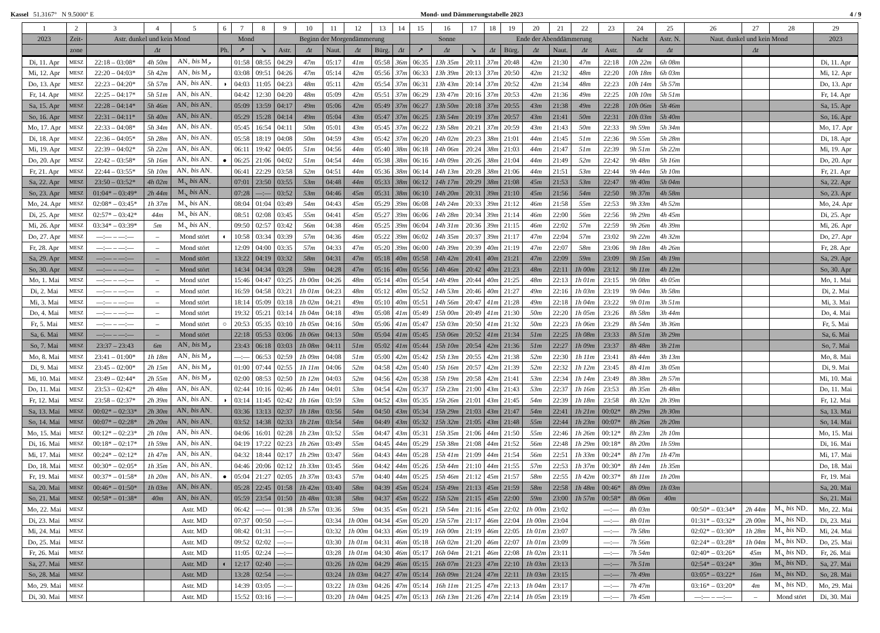Kassel 51.3167° N 9.5000° E Mond- und Dämmerungstabelle 2023 4 / 9
| 1 | 2 | 3 | 4 | 5 | 6 | 7 | 8 | 9 | 10 | 11 | 12 | 13 | 14 | 15 | 16 | 17 | 18 | 19 | 20 | 21 | 22 | 23 | 24 | 25 | 26 | 27 | 28 | 29 |
| --- | --- | --- | --- | --- | --- | --- | --- | --- | --- | --- | --- | --- | --- | --- | --- | --- | --- | --- | --- | --- | --- | --- | --- | --- | --- | --- | --- | --- |
| 2023 | Zeit- | Astr. dunkel und kein Mond | | | Mond | | | Beginn der Morgendämmerung | | | | | | Sonne | | | Ende der Abenddämmerung | | | | | | Nacht | Astr. N. | Naut. dunkel und kein Mond | | | 2023 |
| | zone | | Δt | | Ph. | ↗ | ↘ | Astr. | Δt | Naut. | Δt | Bürg. | Δt | ↗ | Δt | ↘ | Δt | Bürg. | Δt | Naut. | Δt | Astr. | Δt | Δt | | Δt | | |
| Di, 11. Apr | MESZ | 22:18 – 03:08* | 4h 50m | AN<sub>+</sub> bis M<sub>↗</sub> | | 01:58 | 08:55 | 04:29 | 47m | 05:17 | 41m | 05:58 | 36m | 06:35 | 13h 35m | 20:11 | 37m | 20:48 | 42m | 21:30 | 47m | 22:18 | 10h 22m | 6h 08m | | | | Di, 11. Apr |
| Mi, 12. Apr | MESZ | 22:20 – 04:03* | 5h 42m | AN<sub>+</sub> bis M<sub>↗</sub> | | 03:08 | 09:51 | 04:26 | 47m | 05:14 | 42m | 05:56 | 37m | 06:33 | 13h 39m | 20:13 | 37m | 20:50 | 42m | 21:32 | 48m | 22:20 | 10h 18m | 6h 03m | | | | Mi, 12. Apr |
| Do, 13. Apr | MESZ | 22:23 – 04:20* | 5h 57m | AN<sub>+</sub> bis AN<sub>−</sub> | ◑ | 04:03 | 11:05 | 04:23 | 48m | 05:11 | 42m | 05:54 | 37m | 06:31 | 13h 43m | 20:14 | 37m | 20:52 | 42m | 21:34 | 48m | 22:23 | 10h 14m | 5h 57m | | | | Do, 13. Apr |
| Fr, 14. Apr | MESZ | 22:25 – 04:17* | 5h 51m | AN<sub>+</sub> bis AN<sub>−</sub> | | 04:42 | 12:30 | 04:20 | 48m | 05:09 | 42m | 05:51 | 37m | 06:29 | 13h 47m | 20:16 | 37m | 20:53 | 42m | 21:36 | 49m | 22:25 | 10h 10m | 5h 51m | | | | Fr, 14. Apr |
| Sa, 15. Apr | MESZ | 22:28 – 04:14* | 5h 46m | AN<sub>+</sub> bis AN<sub>−</sub> | | 05:09 | 13:59 | 04:17 | 49m | 05:06 | 42m | 05:49 | 37m | 06:27 | 13h 50m | 20:18 | 37m | 20:55 | 43m | 21:38 | 49m | 22:28 | 10h 06m | 5h 46m | | | | Sa, 15. Apr |
| So, 16. Apr | MESZ | 22:31 – 04:11* | 5h 40m | AN<sub>+</sub> bis AN<sub>−</sub> | | 05:29 | 15:28 | 04:14 | 49m | 05:04 | 43m | 05:47 | 37m | 06:25 | 13h 54m | 20:19 | 37m | 20:57 | 43m | 21:41 | 50m | 22:31 | 10h 03m | 5h 40m | | | | So, 16. Apr |
| Mo, 17. Apr | MESZ | 22:33 – 04:08* | 5h 34m | AN<sub>+</sub> bis AN<sub>−</sub> | | 05:45 | 16:54 | 04:11 | 50m | 05:01 | 43m | 05:45 | 37m | 06:22 | 13h 58m | 20:21 | 37m | 20:59 | 43m | 21:43 | 50m | 22:33 | 9h 59m | 5h 34m | | | | Mo, 17. Apr |
| Di, 18. Apr | MESZ | 22:36 – 04:05* | 5h 28m | AN<sub>+</sub> bis AN<sub>−</sub> | | 05:58 | 18:19 | 04:08 | 50m | 04:59 | 43m | 05:42 | 37m | 06:20 | 14h 02m | 20:23 | 38m | 21:01 | 44m | 21:45 | 51m | 22:36 | 9h 55m | 5h 28m | | | | Di, 18. Apr |
| Mi, 19. Apr | MESZ | 22:39 – 04:02* | 5h 22m | AN<sub>+</sub> bis AN<sub>−</sub> | | 06:11 | 19:42 | 04:05 | 51m | 04:56 | 44m | 05:40 | 38m | 06:18 | 14h 06m | 20:24 | 38m | 21:03 | 44m | 21:47 | 51m | 22:39 | 9h 51m | 5h 22m | | | | Mi, 19. Apr |
| Do, 20. Apr | MESZ | 22:42 – 03:58* | 5h 16m | AN<sub>+</sub> bis AN<sub>−</sub> | ● | 06:25 | 21:06 | 04:02 | 51m | 04:54 | 44m | 05:38 | 38m | 06:16 | 14h 09m | 20:26 | 38m | 21:04 | 44m | 21:49 | 52m | 22:42 | 9h 48m | 5h 16m | | | | Do, 20. Apr |
| Fr, 21. Apr | MESZ | 22:44 – 03:55* | 5h 10m | AN<sub>+</sub> bis AN<sub>−</sub> | | 06:41 | 22:29 | 03:58 | 52m | 04:51 | 44m | 05:36 | 38m | 06:14 | 14h 13m | 20:28 | 38m | 21:06 | 44m | 21:51 | 53m | 22:44 | 9h 44m | 5h 10m | | | | Fr, 21. Apr |
| Sa, 22. Apr | MESZ | 23:50 – 03:52* | 4h 02m | M<sub>↘</sub> bis AN<sub>−</sub> | | 07:01 | 23:50 | 03:55 | 53m | 04:48 | 44m | 05:33 | 38m | 06:12 | 14h 17m | 20:29 | 38m | 21:08 | 45m | 21:53 | 53m | 22:47 | 9h 40m | 5h 04m | | | | Sa, 22. Apr |
| So, 23. Apr | MESZ | 01:04* – 03:49* | 2h 44m | M<sub>↘</sub> bis AN<sub>−</sub> | | 07:28 | —:— | 03:52 | 53m | 04:46 | 45m | 05:31 | 38m | 06:10 | 14h 20m | 20:31 | 39m | 21:10 | 45m | 21:56 | 54m | 22:50 | 9h 37m | 4h 58m | | | | So, 23. Apr |
| Mo, 24. Apr | MESZ | 02:08* – 03:45* | 1h 37m | M<sub>↘</sub> bis AN<sub>−</sub> | | 08:04 | 01:04 | 03:49 | 54m | 04:43 | 45m | 05:29 | 39m | 06:08 | 14h 24m | 20:33 | 39m | 21:12 | 46m | 21:58 | 55m | 22:53 | 9h 33m | 4h 52m | | | | Mo, 24. Apr |
| Di, 25. Apr | MESZ | 02:57* – 03:42* | 44m | M<sub>↘</sub> bis AN<sub>−</sub> | | 08:51 | 02:08 | 03:45 | 55m | 04:41 | 45m | 05:27 | 39m | 06:06 | 14h 28m | 20:34 | 39m | 21:14 | 46m | 22:00 | 56m | 22:56 | 9h 29m | 4h 45m | | | | Di, 25. Apr |
| Mi, 26. Apr | MESZ | 03:34* – 03:39* | 5m | M<sub>↘</sub> bis AN<sub>−</sub> | | 09:50 | 02:57 | 03:42 | 56m | 04:38 | 46m | 05:25 | 39m | 06:04 | 14h 31m | 20:36 | 39m | 21:15 | 46m | 22:02 | 57m | 22:59 | 9h 26m | 4h 39m | | | | Mi, 26. Apr |
| Do, 27. Apr | MESZ | —:— – —:— | – | Mond stört | ◐ | 10:58 | 03:34 | 03:39 | 57m | 04:36 | 46m | 05:22 | 39m | 06:02 | 14h 35m | 20:37 | 39m | 21:17 | 47m | 22:04 | 57m | 23:02 | 9h 22m | 4h 32m | | | | Do, 27. Apr |
| Fr, 28. Apr | MESZ | —:— – —:— | – | Mond stört | | 12:09 | 04:00 | 03:35 | 57m | 04:33 | 47m | 05:20 | 39m | 06:00 | 14h 39m | 20:39 | 40m | 21:19 | 47m | 22:07 | 58m | 23:06 | 9h 18m | 4h 26m | | | | Fr, 28. Apr |
| Sa, 29. Apr | MESZ | —:— – —:— | – | Mond stört | | 13:22 | 04:19 | 03:32 | 58m | 04:31 | 47m | 05:18 | 40m | 05:58 | 14h 42m | 20:41 | 40m | 21:21 | 47m | 22:09 | 59m | 23:09 | 9h 15m | 4h 19m | | | | Sa, 29. Apr |
| So, 30. Apr | MESZ | —:— – —:— | – | Mond stört | | 14:34 | 04:34 | 03:28 | 59m | 04:28 | 47m | 05:16 | 40m | 05:56 | 14h 46m | 20:42 | 40m | 21:23 | 48m | 22:11 | 1h 00m | 23:12 | 9h 11m | 4h 12m | | | | So, 30. Apr |
| Mo, 1. Mai | MESZ | —:— – —:— | – | Mond stört | | 15:46 | 04:47 | 03:25 | 1h 00m | 04:26 | 48m | 05:14 | 40m | 05:54 | 14h 49m | 20:44 | 40m | 21:25 | 48m | 22:13 | 1h 01m | 23:15 | 9h 08m | 4h 05m | | | | Mo, 1. Mai |
| Di, 2. Mai | MESZ | —:— – —:— | – | Mond stört | | 16:59 | 04:58 | 03:21 | 1h 01m | 04:23 | 48m | 05:12 | 40m | 05:52 | 14h 53m | 20:46 | 40m | 21:27 | 49m | 22:16 | 1h 03m | 23:19 | 9h 04m | 3h 58m | | | | Di, 2. Mai |
| Mi, 3. Mai | MESZ | —:— – —:— | – | Mond stört | | 18:14 | 05:09 | 03:18 | 1h 02m | 04:21 | 49m | 05:10 | 40m | 05:51 | 14h 56m | 20:47 | 41m | 21:28 | 49m | 22:18 | 1h 04m | 23:22 | 9h 01m | 3h 51m | | | | Mi, 3. Mai |
| Do, 4. Mai | MESZ | —:— – —:— | – | Mond stört | | 19:32 | 05:21 | 03:14 | 1h 04m | 04:18 | 49m | 05:08 | 41m | 05:49 | 15h 00m | 20:49 | 41m | 21:30 | 50m | 22:20 | 1h 05m | 23:26 | 8h 58m | 3h 44m | | | | Do, 4. Mai |
| Fr, 5. Mai | MESZ | —:— – —:— | – | Mond stört | ○ | 20:53 | 05:35 | 03:10 | 1h 05m | 04:16 | 50m | 05:06 | 41m | 05:47 | 15h 03m | 20:50 | 41m | 21:32 | 50m | 22:23 | 1h 06m | 23:29 | 8h 54m | 3h 36m | | | | Fr, 5. Mai |
| Sa, 6. Mai | MESZ | —:— – —:— | – | Mond stört | | 22:18 | 05:53 | 03:06 | 1h 06m | 04:13 | 50m | 05:04 | 41m | 05:45 | 15h 06m | 20:52 | 41m | 21:34 | 51m | 22:25 | 1h 08m | 23:33 | 8h 51m | 3h 29m | | | | Sa, 6. Mai |
| So, 7. Mai | MESZ | 23:37 – 23:43 | 6m | AN<sub>+</sub> bis M<sub>↗</sub> | | 23:43 | 06:18 | 03:03 | 1h 08m | 04:11 | 51m | 05:02 | 41m | 05:44 | 15h 10m | 20:54 | 42m | 21:36 | 51m | 22:27 | 1h 09m | 23:37 | 8h 48m | 3h 21m | | | | So, 7. Mai |
| Mo, 8. Mai | MESZ | 23:41 – 01:00* | 1h 18m | AN<sub>+</sub> bis M<sub>↗</sub> | | —:— | 06:53 | 02:59 | 1h 09m | 04:08 | 51m | 05:00 | 42m | 05:42 | 15h 13m | 20:55 | 42m | 21:38 | 52m | 22:30 | 1h 11m | 23:41 | 8h 44m | 3h 13m | | | | Mo, 8. Mai |
| Di, 9. Mai | MESZ | 23:45 – 02:00* | 2h 15m | AN<sub>+</sub> bis M<sub>↗</sub> | | 01:00 | 07:44 | 02:55 | 1h 11m | 04:06 | 52m | 04:58 | 42m | 05:40 | 15h 16m | 20:57 | 42m | 21:39 | 52m | 22:32 | 1h 12m | 23:45 | 8h 41m | 3h 05m | | | | Di, 9. Mai |
| Mi, 10. Mai | MESZ | 23:49 – 02:44* | 2h 55m | AN<sub>+</sub> bis M<sub>↗</sub> | | 02:00 | 08:53 | 02:50 | 1h 12m | 04:03 | 52m | 04:56 | 42m | 05:38 | 15h 19m | 20:58 | 42m | 21:41 | 53m | 22:34 | 1h 14m | 23:49 | 8h 38m | 2h 57m | | | | Mi, 10. Mai |
| Do, 11. Mai | MESZ | 23:53 – 02:42* | 2h 48m | AN<sub>+</sub> bis AN<sub>−</sub> | | 02:44 | 10:16 | 02:46 | 1h 14m | 04:01 | 53m | 04:54 | 42m | 05:37 | 15h 23m | 21:00 | 43m | 21:43 | 53m | 22:37 | 1h 16m | 23:53 | 8h 35m | 2h 48m | | | | Do, 11. Mai |
| Fr, 12. Mai | MESZ | 23:58 – 02:37* | 2h 39m | AN<sub>+</sub> bis AN<sub>−</sub> | ◑ | 03:14 | 11:45 | 02:42 | 1h 16m | 03:59 | 53m | 04:52 | 43m | 05:35 | 15h 26m | 21:01 | 43m | 21:45 | 54m | 22:39 | 1h 18m | 23:58 | 8h 32m | 2h 39m | | | | Fr, 12. Mai |
| Sa, 13. Mai | MESZ | 00:02* – 02:33* | 2h 30m | AN<sub>+</sub> bis AN<sub>−</sub> | | 03:36 | 13:13 | 02:37 | 1h 18m | 03:56 | 54m | 04:50 | 43m | 05:34 | 15h 29m | 21:03 | 43m | 21:47 | 54m | 22:41 | 1h 21m | 00:02* | 8h 29m | 2h 30m | | | | Sa, 13. Mai |
| So, 14. Mai | MESZ | 00:07* – 02:28* | 2h 20m | AN<sub>+</sub> bis AN<sub>−</sub> | | 03:52 | 14:38 | 02:33 | 1h 21m | 03:54 | 54m | 04:49 | 43m | 05:32 | 15h 32m | 21:05 | 43m | 21:48 | 55m | 22:44 | 1h 23m | 00:07* | 8h 26m | 2h 20m | | | | So, 14. Mai |
| Mo, 15. Mai | MESZ | 00:12* – 02:23* | 2h 10m | AN<sub>+</sub> bis AN<sub>−</sub> | | 04:06 | 16:01 | 02:28 | 1h 23m | 03:52 | 55m | 04:47 | 43m | 05:31 | 15h 35m | 21:06 | 44m | 21:50 | 55m | 22:46 | 1h 26m | 00:12* | 8h 23m | 2h 10m | | | | Mo, 15. Mai |
| Di, 16. Mai | MESZ | 00:18* – 02:17* | 1h 59m | AN<sub>+</sub> bis AN<sub>−</sub> | | 04:19 | 17:22 | 02:23 | 1h 26m | 03:49 | 55m | 04:45 | 44m | 05:29 | 15h 38m | 21:08 | 44m | 21:52 | 56m | 22:48 | 1h 29m | 00:18* | 8h 20m | 1h 59m | | | | Di, 16. Mai |
| Mi, 17. Mai | MESZ | 00:24* – 02:12* | 1h 47m | AN<sub>+</sub> bis AN<sub>−</sub> | | 04:32 | 18:44 | 02:17 | 1h 29m | 03:47 | 56m | 04:43 | 44m | 05:28 | 15h 41m | 21:09 | 44m | 21:54 | 56m | 22:51 | 1h 33m | 00:24* | 8h 17m | 1h 47m | | | | Mi, 17. Mai |
| Do, 18. Mai | MESZ | 00:30* – 02:05* | 1h 35m | AN<sub>+</sub> bis AN<sub>−</sub> | | 04:46 | 20:06 | 02:12 | 1h 33m | 03:45 | 56m | 04:42 | 44m | 05:26 | 15h 44m | 21:10 | 44m | 21:55 | 57m | 22:53 | 1h 37m | 00:30* | 8h 14m | 1h 35m | | | | Do, 18. Mai |
| Fr, 19. Mai | MESZ | 00:37* – 01:58* | 1h 20m | AN<sub>+</sub> bis AN<sub>−</sub> | ● | 05:04 | 21:27 | 02:05 | 1h 37m | 03:43 | 57m | 04:40 | 44m | 05:25 | 15h 46m | 21:12 | 45m | 21:57 | 58m | 22:55 | 1h 42m | 00:37* | 8h 11m | 1h 20m | | | | Fr, 19. Mai |
| Sa, 20. Mai | MESZ | 00:46* – 01:50* | 1h 03m | AN<sub>+</sub> bis AN<sub>−</sub> | | 05:28 | 22:45 | 01:58 | 1h 42m | 03:40 | 58m | 04:39 | 45m | 05:24 | 15h 49m | 21:13 | 45m | 21:59 | 58m | 22:58 | 1h 48m | 00:46* | 8h 09m | 1h 03m | | | | Sa, 20. Mai |
| So, 21. Mai | MESZ | 00:58* – 01:38* | 40m | AN<sub>+</sub> bis AN<sub>−</sub> | | 05:59 | 23:54 | 01:50 | 1h 48m | 03:38 | 58m | 04:37 | 45m | 05:22 | 15h 52m | 21:15 | 45m | 22:00 | 59m | 23:00 | 1h 57m | 00:58* | 8h 06m | 40m | | | | So, 21. Mai |
| Mo, 22. Mai | MESZ | | | Astr. MD | | 06:42 | —:— | 01:38 | 1h 57m | 03:36 | 59m | 04:35 | 45m | 05:21 | 15h 54m | 21:16 | 45m | 22:02 | 1h 00m | 23:02 | | —:— | 8h 03m | | 00:50* – 03:34* | 2h 44m | M<sub>↘</sub> bis ND<sub>−</sub> | Mo, 22. Mai |
| Di, 23. Mai | MESZ | | | Astr. MD | | 07:37 | 00:50 | —:— | | 03:34 | 1h 00m | 04:34 | 45m | 05:20 | 15h 57m | 21:17 | 46m | 22:04 | 1h 00m | 23:04 | | —:— | 8h 01m | | 01:31* – 03:32* | 2h 00m | M<sub>↘</sub> bis ND<sub>−</sub> | Di, 23. Mai |
| Mi, 24. Mai | MESZ | | | Astr. MD | | 08:42 | 01:31 | —:— | | 03:32 | 1h 00m | 04:33 | 46m | 05:19 | 16h 00m | 21:19 | 46m | 22:05 | 1h 01m | 23:07 | | —:— | 7h 58m | | 02:02* – 03:30* | 1h 28m | M<sub>↘</sub> bis ND<sub>−</sub> | Mi, 24. Mai |
| Do, 25. Mai | MESZ | | | Astr. MD | | 09:52 | 02:02 | —:— | | 03:30 | 1h 01m | 04:31 | 46m | 05:18 | 16h 02m | 21:20 | 46m | 22:07 | 1h 01m | 23:09 | | —:— | 7h 56m | | 02:24* – 03:28* | 1h 04m | M<sub>↘</sub> bis ND<sub>−</sub> | Do, 25. Mai |
| Fr, 26. Mai | MESZ | | | Astr. MD | | 11:05 | 02:24 | —:— | | 03:28 | 1h 01m | 04:30 | 46m | 05:17 | 16h 04m | 21:21 | 46m | 22:08 | 1h 02m | 23:11 | | —:— | 7h 54m | | 02:40* – 03:26* | 45m | M<sub>↘</sub> bis ND<sub>−</sub> | Fr, 26. Mai |
| Sa, 27. Mai | MESZ | | | Astr. MD | ◐ | 12:17 | 02:40 | —:— | | 03:26 | 1h 02m | 04:29 | 46m | 05:15 | 16h 07m | 21:23 | 47m | 22:10 | 1h 03m | 23:13 | | —:— | 7h 51m | | 02:54* – 03:24* | 30m | M<sub>↘</sub> bis ND<sub>−</sub> | Sa, 27. Mai |
| So, 28. Mai | MESZ | | | Astr. MD | | 13:28 | 02:54 | —:— | | 03:24 | 1h 03m | 04:27 | 47m | 05:14 | 16h 09m | 21:24 | 47m | 22:11 | 1h 03m | 23:15 | | —:— | 7h 49m | | 03:05* – 03:22* | 16m | M<sub>↘</sub> bis ND<sub>−</sub> | So, 28. Mai |
| Mo, 29. Mai | MESZ | | | Astr. MD | | 14:39 | 03:05 | —:— | | 03:22 | 1h 03m | 04:26 | 47m | 05:14 | 16h 11m | 21:25 | 47m | 22:13 | 1h 04m | 23:17 | | —:— | 7h 47m | | 03:16* – 03:20* | 4m | M<sub>↘</sub> bis ND<sub>−</sub> | Mo, 29. Mai |
| Di, 30. Mai | MESZ | | | Astr. MD | | 15:52 | 03:16 | —:— | | 03:20 | 1h 04m | 04:25 | 47m | 05:13 | 16h 13m | 21:26 | 47m | 22:14 | 1h 05m | 23:19 | | —:— | 7h 45m | | —:— – —:— | – | Mond stört | Di, 30. Mai |